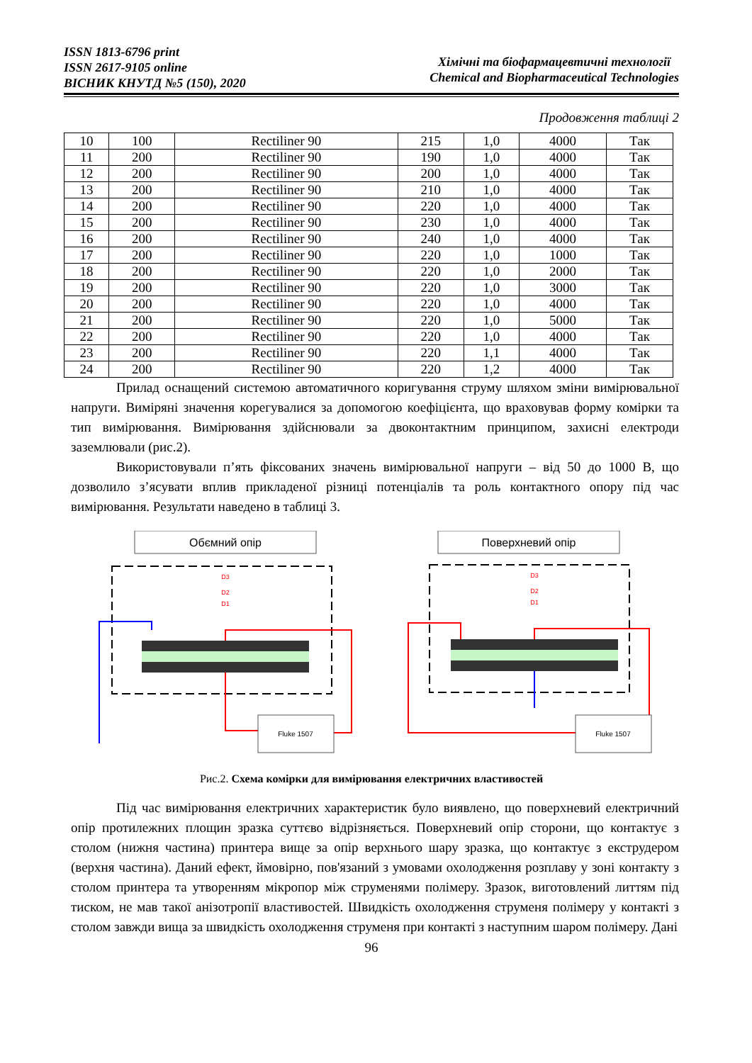ISSN 1813-6796 print
ISSN 2617-9105 online
ВІСНИК КНУТД №5 (150), 2020
Хімічні та біофармацевтичні технології
Chemical and Biopharmaceutical Technologies
Продовження таблиці 2
| 10 | 100 | Rectiliner 90 | 215 | 1,0 | 4000 | Так |
| 11 | 200 | Rectiliner 90 | 190 | 1,0 | 4000 | Так |
| 12 | 200 | Rectiliner 90 | 200 | 1,0 | 4000 | Так |
| 13 | 200 | Rectiliner 90 | 210 | 1,0 | 4000 | Так |
| 14 | 200 | Rectiliner 90 | 220 | 1,0 | 4000 | Так |
| 15 | 200 | Rectiliner 90 | 230 | 1,0 | 4000 | Так |
| 16 | 200 | Rectiliner 90 | 240 | 1,0 | 4000 | Так |
| 17 | 200 | Rectiliner 90 | 220 | 1,0 | 1000 | Так |
| 18 | 200 | Rectiliner 90 | 220 | 1,0 | 2000 | Так |
| 19 | 200 | Rectiliner 90 | 220 | 1,0 | 3000 | Так |
| 20 | 200 | Rectiliner 90 | 220 | 1,0 | 4000 | Так |
| 21 | 200 | Rectiliner 90 | 220 | 1,0 | 5000 | Так |
| 22 | 200 | Rectiliner 90 | 220 | 1,0 | 4000 | Так |
| 23 | 200 | Rectiliner 90 | 220 | 1,1 | 4000 | Так |
| 24 | 200 | Rectiliner 90 | 220 | 1,2 | 4000 | Так |
Прилад оснащений системою автоматичного коригування струму шляхом зміни вимірювальної напруги. Виміряні значення корегувалися за допомогою коефіцієнта, що враховував форму комірки та тип вимірювання. Вимірювання здійснювали за двоконтактним принципом, захисні електроди заземлювали (рис.2).
Використовували п’ять фіксованих значень вимірювальної напруги – від 50 до 1000 В, що дозволило з’ясувати вплив прикладеної різниці потенціалів та роль контактного опору під час вимірювання. Результати наведено в таблиці 3.
Обємний опір
Поверхневий опір
D3
D2
D1
Fluke 1507
D3
D2
D1
Fluke 1507
Рис.2. Схема комірки для вимірювання електричних властивостей
Під час вимірювання електричних характеристик було виявлено, що поверхневий електричний опір протилежних площин зразка суттєво відрізняється. Поверхневий опір сторони, що контактує з столом (нижня частина) принтера вище за опір верхнього шару зразка, що контактує з екструдером (верхня частина). Даний ефект, ймовірно, пов'язаний з умовами охолодження розплаву у зоні контакту з столом принтера та утворенням мікропор між струменями полімеру. Зразок, виготовлений литтям під тиском, не мав такої анізотропії властивостей. Швидкість охолодження струменя полімеру у контакті з столом завжди вища за швидкість охолодження струменя при контакті з наступним шаром полімеру. Дані
96